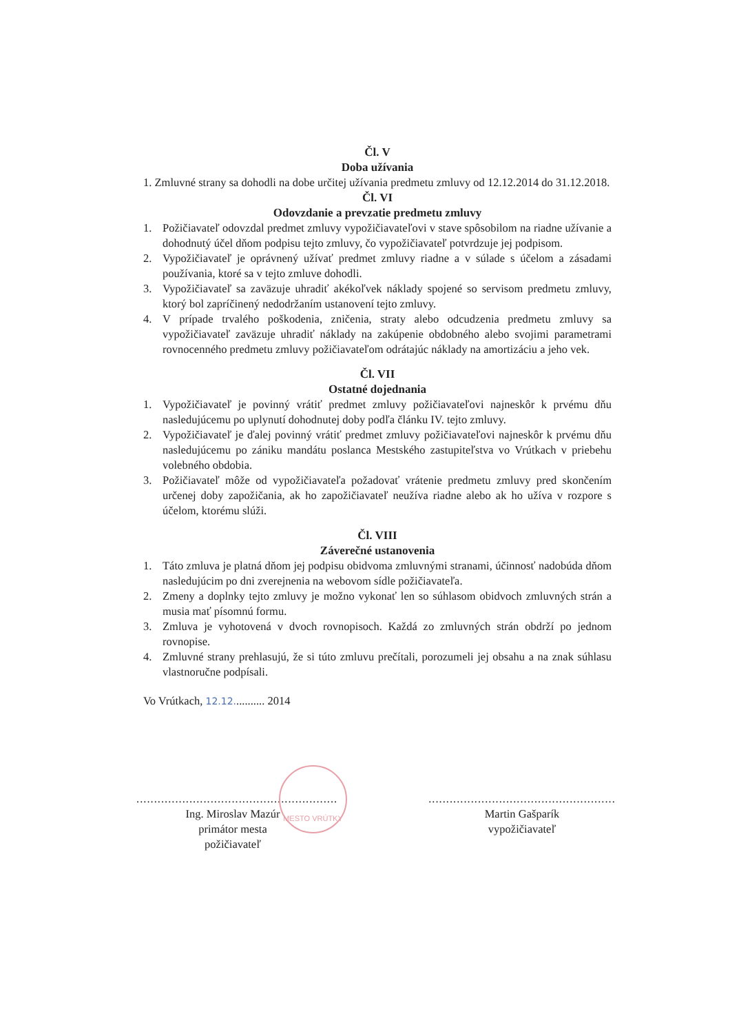Čl. V
Doba užívania
1. Zmluvné strany sa dohodli na dobe určitej užívania predmetu zmluvy od 12.12.2014 do 31.12.2018.
Čl. VI
Odovzdanie a prevzatie predmetu zmluvy
1. Požičiavateľ odovzdal predmet zmluvy vypožičiavateľovi v stave spôsobilom na riadne užívanie a dohodnutý účel dňom podpisu tejto zmluvy, čo vypožičiavateľ potvrdzuje jej podpisom.
2. Vypožičiavateľ je oprávnený užívať predmet zmluvy riadne a v súlade s účelom a zásadami používania, ktoré sa v tejto zmluve dohodli.
3. Vypožičiavateľ sa zaväzuje uhradiť akékoľvek náklady spojené so servisom predmetu zmluvy, ktorý bol zapríčinený nedodržaním ustanovení tejto zmluvy.
4. V prípade trvalého poškodenia, zničenia, straty alebo odcudzenia predmetu zmluvy sa vypožičiavateľ zaväzuje uhradiť náklady na zakúpenie obdobného alebo svojimi parametrami rovnocenného predmetu zmluvy požičiavateľom odrátajúc náklady na amortizáciu a jeho vek.
Čl. VII
Ostatné dojednania
1. Vypožičiavateľ je povinný vrátiť predmet zmluvy požičiavateľovi najneskôr k prvému dňu nasledujúcemu po uplynutí dohodnutej doby podľa článku IV. tejto zmluvy.
2. Vypožičiavateľ je ďalej povinný vrátiť predmet zmluvy požičiavateľovi najneskôr k prvému dňu nasledujúcemu po zániku mandátu poslanca Mestského zastupiteľstva vo Vrútkach v priebehu volebného obdobia.
3. Požičiavateľ môže od vypožičiavateľa požadovať vrátenie predmetu zmluvy pred skončením určenej doby zapožičania, ak ho zapožičiavateľ neužíva riadne alebo ak ho užíva v rozpore s účelom, ktorému slúži.
Čl. VIII
Záverečné ustanovenia
1. Táto zmluva je platná dňom jej podpisu obidvoma zmluvnými stranami, účinnosť nadobúda dňom nasledujúcim po dni zverejnenia na webovom sídle požičiavateľa.
2. Zmeny a doplnky tejto zmluvy je možno vykonať len so súhlasom obidvoch zmluvných strán a musia mať písomnú formu.
3. Zmluva je vyhotovená v dvoch rovnopisoch. Každá zo zmluvných strán obdrží po jednom rovnopise.
4. Zmluvné strany prehlasujú, že si túto zmluvu prečítali, porozumeli jej obsahu a na znak súhlasu vlastnoručne podpísali.
Vo Vrútkach, 12.12........... 2014
.........................................................
Ing. Miroslav Mazúr
primátor mesta
požičiavateľ
.....................................................
Martin Gašparík
vypožičiavateľ
MESTO VRÚTKY